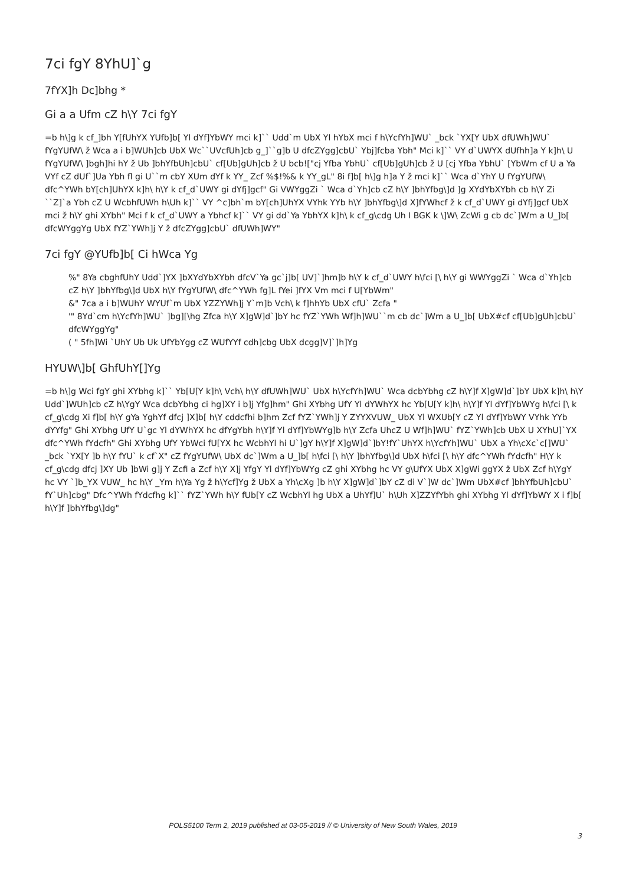7ci fgY 8YhU]`g
7fYX]h Dc]bhg *
Gi a a Ufm cZ h\Y 7ci fgY
=b h\]g k cf_]bh Y[fUhYX YUfb]b[ Yl dYf]YbWY mci k]`` Udd`m UbX Yl hYbX mci f h\YcfYh]WU` _bck `YX[Y UbX dfUWh]WU` fYgYUfW\ ž Wca a i b]WUh]cb UbX Wc``UVcfUh]cb g_]``g]b U dfcZYgg]cbU` Ybj]fcba Ybh" Mci k]`` VY d`UWYX dUfhh]a Y k]h\ U fYgYUfW\ ]bgh]hi hY ž Ub ]bhYfbUh]cbU` cf[Ub]gUh]cb ž U bcb!["cj Yfba YbhU` cf[Ub]gUh]cb ž U [cj Yfba YbhU` [YbWm cf U a Ya VYf cZ dUf`]Ua Ybh fl gi U``m cbY XUm dYf k YY_ Zcf %$!%& k YY_gL" 8i f]b[ h\]g h]a Y ž mci k]`` Wca d`YhY U fYgYUfW\ dfc^YWh bY[ch]UhYX k]h\ h\Y k cf_d`UWY gi dYfj]gcf" Gi VWYggZi ` Wca d`Yh]cb cZ h\Y ]bhYfbg\]d ]g XYdYbXYbh cb h\Y Zi ``Z]`a Ybh cZ U WcbhfUWh h\Uh k]`` VY ^c]bh`m bY[ch]UhYX VYhk YYb h\Y ]bhYfbg\]d X]fYWhcf ž k cf_d`UWY gi dYfj]gcf UbX mci ž h\Y ghi XYbh" Mci f k cf_d`UWY a Ybhcf k]`` VY gi dd`Ya YbhYX k]h\ k cf_g\cdg Uh I BGK k \]W\ ZcWi g cb dc`]Wm a U_]b[ dfcWYggYg UbX fYZ`YWh]j Y ž dfcZYgg]cbU` dfUWh]WY"
7ci fgY @YUfb]b[ Ci hWca Yg
%" 8Ya cbghfUhY Udd`]YX ]bXYdYbXYbh dfcV`Ya gc`j]b[ UV]`]hm]b h\Y k cf_d`UWY h\fci [\ h\Y gi WWYggZi ` Wca d`Yh]cb cZ h\Y ]bhYfbg\]d UbX h\Y fYgYUfW\ dfc^YWh fg]L fYei ]fYX Vm mci f U[YbWm"
&" 7ca a i b]WUhY WYUf`m UbX YZZYWh]j Y`m]b Vch\ k f]hhYb UbX cfU` Zcfa "
'" 8Yd`cm h\YcfYh]WU` ]bg][\hg Zfca h\Y X]gW]d`]bY hc fYZ`YWh Wf]h]WU``m cb dc`]Wm a U_]b[ UbX#cf cf[Ub]gUh]cbU` dfcWYggYg"
( " 5fh]Wi `UhY Ub Uk UfYbYgg cZ WUfYYf cdh]cbg UbX dcgg]V]`]h]Yg
HYUW\]b[ GhfUhY[]Yg
=b h\]g Wci fgY ghi XYbhg k]`` Yb[U[Y k]h\ Vch\ h\Y dfUWh]WU` UbX h\YcfYh]WU` Wca dcbYbhg cZ h\Y]f X]gW]d`]bY UbX k]h\ h\Y Udd`]WUh]cb cZ h\YgY Wca dcbYbhg ci hg]XY i b]j Yfg]hm" Ghi XYbhg UfY Yl dYWhYX hc Yb[U[Y k]h\ h\Y]f Yl dYf]YbWYg h\fci [\ k cf_g\cdg Xi f]b[ h\Y gYa YghYf dfcj ]X]b[ h\Y cddcfhi b]hm Zcf fYZ`YWh]j Y ZYYXVUW_ UbX Yl WXUb[Y cZ Yl dYf]YbWY VYhk YYb dYYfg" Ghi XYbhg UfY U`gc Yl dYWhYX hc dfYgYbh h\Y]f Yl dYf]YbWYg]b h\Y Zcfa UhcZ U Wf]h]WU` fYZ`YWh]cb UbX U XYhU]`YX dfc^YWh fYdcfh" Ghi XYbhg UfY YbWci fU[YX hc WcbhYl hi U`]gY h\Y]f X]gW]d`]bY!fY`UhYX h\YcfYh]WU` UbX a Yh\cXc`c[]WU` _bck `YX[Y ]b h\Y fYU` k cf`X" cZ fYgYUfW\ UbX dc`]Wm a U_]b[ h\fci [\ h\Y ]bhYfbg\]d UbX h\fci [\ h\Y dfc^YWh fYdcfh" H\Y k cf_g\cdg dfcj ]XY Ub ]bWi g]j Y Zcfi a Zcf h\Y X]j YfgY Yl dYf]YbWYg cZ ghi XYbhg hc VY g\UfYX UbX X]gWi ggYX ž UbX Zcf h\YgY hc VY `]b_YX VUW_ hc h\Y _Ym h\Ya Yg ž h\Ycf]Yg ž UbX a Yh\cXg ]b h\Y X]gW]d`]bY cZ di V`]W dc`]Wm UbX#cf ]bhYfbUh]cbU` fY`Uh]cbg" Dfc^YWh fYdcfhg k]`` fYZ`YWh h\Y fUb[Y cZ WcbhYl hg UbX a UhYf]U` h\Uh X]ZZYfYbh ghi XYbhg Yl dYf]YbWY X i f]b[ h\Y]f ]bhYfbg\]dg"
POLS5100 Term 2, 2019 published at 03-05-2019 // © University of New South Wales, 2019
3